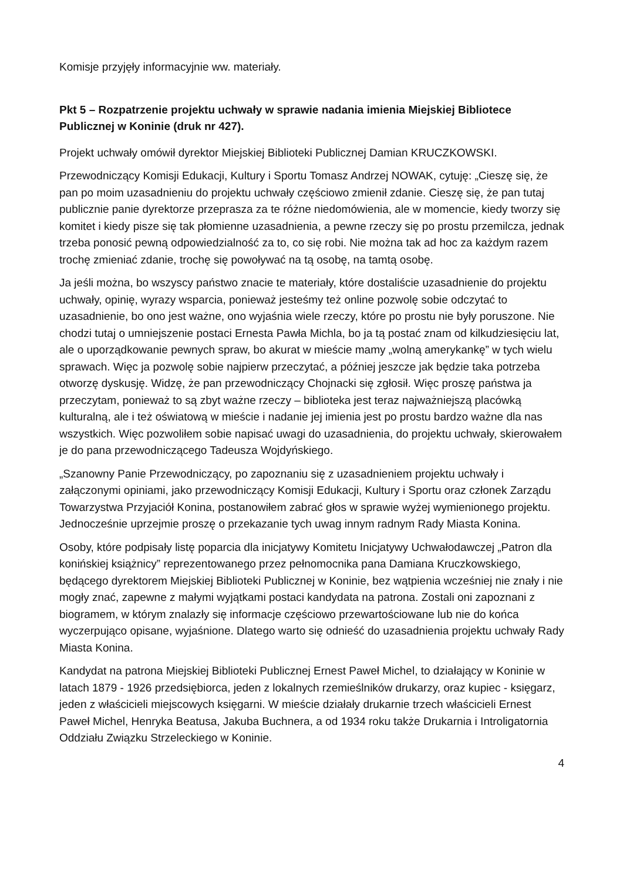Komisje przyjęły informacyjnie ww. materiały.
Pkt 5 – Rozpatrzenie projektu uchwały w sprawie nadania imienia Miejskiej Bibliotece Publicznej w Koninie (druk nr 427).
Projekt uchwały omówił dyrektor Miejskiej Biblioteki Publicznej Damian KRUCZKOWSKI.
Przewodniczący Komisji Edukacji, Kultury i Sportu Tomasz Andrzej NOWAK, cytuję: „Cieszę się, że pan po moim uzasadnieniu do projektu uchwały częściowo zmienił zdanie. Cieszę się, że pan tutaj publicznie panie dyrektorze przeprasza za te różne niedomówienia, ale w momencie, kiedy tworzy się komitet i kiedy pisze się tak płomienne uzasadnienia, a pewne rzeczy się po prostu przemilcza, jednak trzeba ponosić pewną odpowiedzialność za to, co się robi. Nie można tak ad hoc za każdym razem trochę zmieniać zdanie, trochę się powoływać na tą osobę, na tamtą osobę.
Ja jeśli można, bo wszyscy państwo znacie te materiały, które dostaliście uzasadnienie do projektu uchwały, opinię, wyrazy wsparcia, ponieważ jesteśmy też online pozwolę sobie odczytać to uzasadnienie, bo ono jest ważne, ono wyjaśnia wiele rzeczy, które po prostu nie były poruszone. Nie chodzi tutaj o umniejszenie postaci Ernesta Pawła Michla, bo ja tą postać znam od kilkudziesięciu lat, ale o uporządkowanie pewnych spraw, bo akurat w mieście mamy „wolną amerykankę” w tych wielu sprawach. Więc ja pozwolę sobie najpierw przeczytać, a później jeszcze jak będzie taka potrzeba otworzę dyskusję. Widzę, że pan przewodniczący Chojnacki się zgłosił. Więc proszę państwa ja przeczytam, ponieważ to są zbyt ważne rzeczy – biblioteka jest teraz najważniejszą placówką kulturalną, ale i też oświatową w mieście i nadanie jej imienia jest po prostu bardzo ważne dla nas wszystkich. Więc pozwoliłem sobie napisać uwagi do uzasadnienia, do projektu uchwały, skierowałem je do pana przewodniczącego Tadeusza Wojdyńskiego.
„Szanowny Panie Przewodniczący, po zapoznaniu się z uzasadnieniem projektu uchwały i załączonymi opiniami, jako przewodniczący Komisji Edukacji, Kultury i Sportu oraz członek Zarządu Towarzystwa Przyjaciół Konina, postanowiłem zabrać głos w sprawie wyżej wymienionego projektu. Jednocześnie uprzejmie proszę o przekazanie tych uwag innym radnym Rady Miasta Konina.
Osoby, które podpisały listę poparcia dla inicjatywy Komitetu Inicjatywy Uchwałodawczej „Patron dla konińskiej książnicy” reprezentowanego przez pełnomocnika pana Damiana Kruczkowskiego, będącego dyrektorem Miejskiej Biblioteki Publicznej w Koninie, bez wątpienia wcześniej nie znały i nie mogły znać, zapewne z małymi wyjątkami postaci kandydata na patrona. Zostali oni zapoznani z biogramem, w którym znalazły się informacje częściowo przewartościowane lub nie do końca wyczerpująco opisane, wyjaśnione. Dlatego warto się odnieść do uzasadnienia projektu uchwały Rady Miasta Konina.
Kandydat na patrona Miejskiej Biblioteki Publicznej Ernest Paweł Michel, to działający w Koninie w latach 1879 - 1926 przedsiębiorca, jeden z lokalnych rzemieślników drukarzy, oraz kupiec - księgarz, jeden z właścicieli miejscowych księgarni. W mieście działały drukarnie trzech właścicieli Ernest Paweł Michel, Henryka Beatusa, Jakuba Buchnera, a od 1934 roku także Drukarnia i Introligatornia Oddziału Związku Strzeleckiego w Koninie.
4